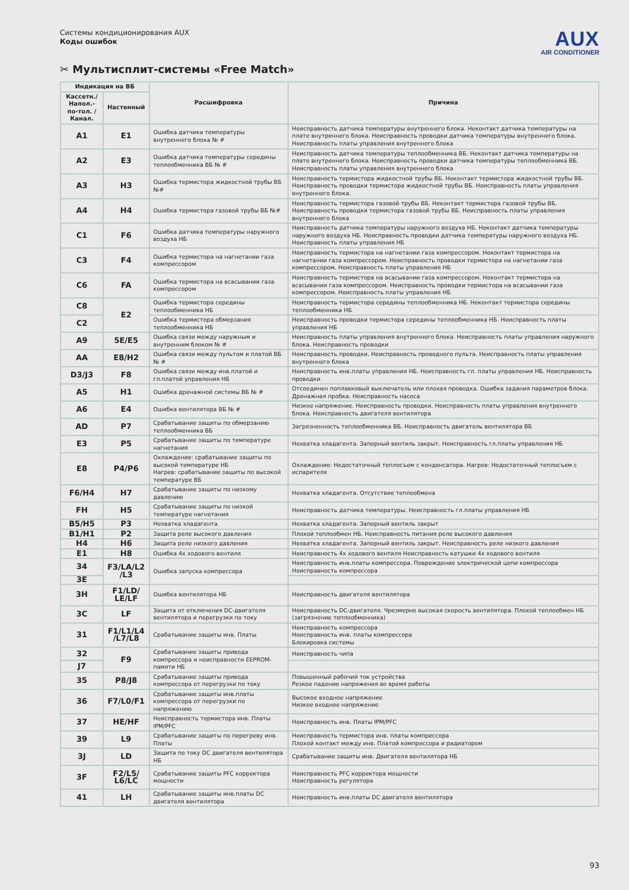Системы кондиционирования AUX
Коды ошибок
AUX
AIR CONDITIONER
✂ Мультисплит-системы «Free Match»
| Индикация на ВБ | | Расшифровка | Причина |
| --- | --- | --- | --- |
| Кассетн./ Напол.-по-тол. /Канал. | Настенный | | |
| A1 | E1 | Ошибка датчика температуры внутреннего блока № # | Неисправность датчика температуры внутреннего блока. Неконтакт датчика температуры на плате внутреннего блока. Неисправность проводки датчика температуры внутреннего блока. Неисправность платы управления внутреннего блока |
| A2 | E3 | Ошибка датчика температуры середины теплообменника ВБ № # | Неисправность датчика температуры теплообменника ВБ. Неконтакт датчика температуры на плате внутреннего блока. Неисправность проводки датчика температуры теплообменника ВБ. Неисправность платы управления внутреннего блока |
| A3 | H3 | Ошибка термистора жидкостной трубы ВБ №# | Неисправность термистора жидкостной трубы ВБ. Неконтакт термистора жидкостной трубы ВБ. Неисправность проводки термистора жидкостной трубы ВБ. Неисправность платы управления внутреннего блока. |
| A4 | H4 | Ошибка термистора газовой трубы ВБ №# | Неисправность термистора газовой трубы ВБ. Неконтакт термистора газовой трубы ВБ. Неисправность проводки термистора газовой трубы ВБ. Неисправность платы управления внутреннего блока |
| C1 | F6 | Ошибка датчика температуры наружного воздуха НБ | Неисправность датчика температуры наружного воздуха НБ. Неконтакт датчика температуры наружного воздуха НБ. Неисправность проводки датчика температуры наружного воздуха НБ. Неисправность платы управления НБ |
| C3 | F4 | Ошибка термистора на нагнетании газа компрессором | Неисправность термистора на нагнетании газа компрессором. Неконтакт термистора на нагнетании газа компрессором. Неисправность проводки термистора на нагнетании газа компрессором. Неисправность платы управления НБ |
| C6 | FA | Ошибка термистора на всасывании газа компрессором | Неисправность термистора на всасывании газа компрессором. Неконтакт термистора на всасывании газа компрессором. Неисправность проводки термистора на всасывании газа компрессором. Неисправность платы управления НБ |
| C8 | E2 | Ошибка термистора середины теплообменника НБ | Неисправность термистора середины теплообменника НБ. Неконтакт термистора середины теплообменника НБ |
| C2 | | Ошибка термистора обмерзания теплообменника НБ | Неисправность проводки термистора середины теплообменника НБ. Неисправность платы управления НБ |
| A9 | 5E/E5 | Ошибка связи между наружным и внутренним блоком № # | Неисправность платы управления внутреннего блока. Неисправность платы управления наружного блока. Неисправность проводки |
| AA | E8/H2 | Ошибка связи между пультом и платой ВБ № # | Неисправность проводки. Неисправность проводного пульта. Неисправность платы управления внутреннего блока |
| D3/J3 | F8 | Ошибка связи между инв.платой и гл.платой управления НБ | Неисправность инв.платы управления НБ. Неисправность гл. платы управления НБ. Неисправность проводки |
| A5 | H1 | Ошибка дренажной системы ВБ № # | Отсоединен поплавковый выключатель или плохая проводка. Ошибка задания параметров блока. Дренажная пробка. Неисправность насоса |
| A6 | E4 | Ошибка вентилятора ВБ № # | Низкое напряжение. Неисправность проводки. Неисправность платы управления внутреннего блока. Неисправность двигателя вентилятора |
| AD | P7 | Срабатывание защиты по обмерзанию теплообменника ВБ | Загрязненность теплообменника ВБ. Неисправность двигатель вентилятора ВБ |
| E3 | P5 | Срабатывание защиты по температуре нагнетания | Нехватка хладагента. Запорный вентиль закрыт. Неисправность гл.платы управления НБ |
| E8 | P4/P6 | Охлаждение: срабатывание защиты по высокой температуре НБ Нагрев: срабатывание защиты по высокой температуре ВБ | Охлаждение: Недостаточный теплосъем с конденсатора. Нагрев: Недостаточный теплосъем с испарителя |
| F6/H4 | H7 | Срабатывание защиты по низкому давлению | Нехватка хладагента. Отсутствие теплообмена |
| FH | H5 | Срабатывание защиты по низкой температуре нагнетания | Неисправность датчика температуры. Неисправность гл.платы управления НБ |
| B5/H5 | P3 | Нехватка хладагента | Нехватка хладагента. Запорный вентиль закрыт |
| B1/H1 | P2 | Защита реле высокого давления | Плохой теплообмен НБ. Неисправность питания реле высокого давления |
| H4 | H6 | Защита реле низкого давления | Нехватка хладагента. Запорный вентиль закрыт. Неисправность реле низкого давления |
| E1 | H8 | Ошибка 4х ходового вентиля | Неисправность 4х ходового вентиля Неисправность катушки 4х ходового вентиля |
| 34 | F3/LA/L2 /L3 | Ошибка запуска компрессора | Неисправность инв.платы компрессора. Повреждение электрической цепи компрессора Неисправность компрессора |
| 3E | | | |
| 3H | F1/LD/ LE/LF | Ошибка вентилятора НБ | Неисправность двигателя вентилятора |
| 3C | LF | Защита от отключения DC-двигателя вентилятора и перегрузки по току | Неисправность DC-двигателя. Чрезмерно высокая скорость вентилятора. Плохой теплообмен НБ (загрязнение теплообменника) |
| 31 | F1/L1/L4 /L7/L8 | Срабатывание защиты инв. Платы | Неисправность компрессора Неисправность инв. платы компрессора Блокировка системы |
| 32 | F9 | Срабатывание защиты привода компрессора и неисправности EEPROM-памяти НБ | Неисправность чипа |
| J7 | | | |
| 35 | P8/J8 | Срабатывание защиты привода компрессора от перегрузки по току | Повышенный рабочий ток устройства Резкое падение напряжения во время работы |
| 36 | F7/L0/F1 | Срабатывание защиты инв.платы компрессора от перегрузки по напряжению | Высокое входное напряжение Низкое входное напряжение |
| 37 | HE/HF | Неисправность термистора инв. Платы IPM/PFC | Неисправность инв. Платы IPM/PFC |
| 39 | L9 | Срабатывание защиты по перегреву инв. Платы | Неисправность термистора инв. платы компрессора Плохой контакт между инв. Платой компрессора и радиатором |
| 3J | LD | Защита по току DC двигателя вентилятора НБ | Срабатывание защиты инв. Двигателя вентилятора НБ |
| 3F | F2/L5/ L6/LC | Срабатывание защиты PFC корректора мощности | Неисправность PFC корректора мощности Неисправность регулятора |
| 41 | LH | Срабатывание защиты инв.платы DC двигателя вентилятора | Неисправность инв.платы DC двигателя вентилятора |
93